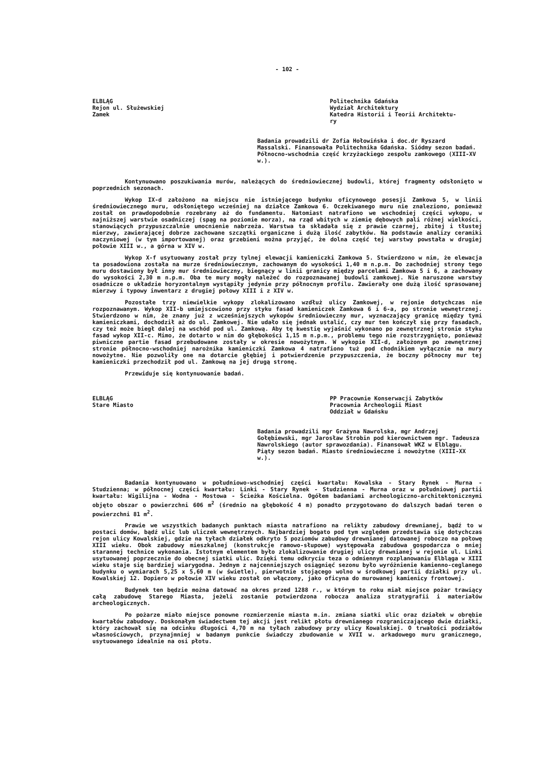- 102 -
ELBLĄG
Rejon ul. Służewskiej
Zamek
Politechnika Gdańska
Wydział Architektury
Katedra Historii i Teorii Architektu-
ry
Badania prowadzili dr Zofia Hołowińska i doc.dr Ryszard Massalski. Finansowała Politechnika Gdańska. Siódmy sezon badań. Północno-wschodnia część krzyżackiego zespołu zamkowego (XIII-XV w.).
Kontynuowano poszukiwania murów, należących do średniowiecznej budowli, której fragmenty odsłonięto w poprzednich sezonach.
Wykop IX-d założono na miejscu nie istniejącego budynku oficynowego posesji Zamkowa 5, w linii średniowiecznego muru, odsłoniętego wcześniej na działce Zamkowa 6. Oczekiwanego muru nie znaleziono, ponieważ został on prawdopodobnie rozebrany aż do fundamentu. Natomiast natrafiono we wschodniej części wykopu, w najniższej warstwie osadniczej (spąg na poziomie morza), na rząd wbitych w ziemię dębowych pali różnej wielkości, stanowiących przypuszczalnie umocnienie nabrzeża. Warstwa ta składała się z prawie czarnej, zbitej i tłustej mierzwy, zawierającej dobrze zachowane szczątki organiczne i dużą ilość zabytków. Na podstawie analizy ceramiki naczyniowej (w tym importowanej) oraz grzebieni można przyjąć, że dolna część tej warstwy powstała w drugiej połowie XIII w., a górna w XIV w.
Wykop X-f usytuowany został przy tylnej elewacji kamieniczki Zamkowa 5. Stwierdzono w nim, że elewacja ta posadowiona została na murze średniowiecznym, zachowanym do wysokości 1,40 m n.p.m. Do zachodniej strony tego muru dostawiony był inny mur średniowieczny, biegnący w linii granicy między parcelami Zamkowa 5 i 6, a zachowany do wysokości 2,30 m n.p.m. Oba te mury mogły należeć do rozpoznawanej budowli zamkowej. Nie naruszone warstwy osadnicze o układzie horyzontalnym wystąpiły jedynie przy północnym profilu. Zawierały one dużą ilość sprasowanej mierzwy i typowy inwentarz z drugiej połowy XIII i z XIV w.
Pozostałe trzy niewielkie wykopy zlokalizowano wzdłuż ulicy Zamkowej, w rejonie dotychczas nie rozpoznawanym. Wykop XII-b umiejscowiono przy styku fasad kamieniczek Zamkowa 6 i 6-a, po stronie wewnętrznej. Stwierdzono w nim, że znany już z wcześniejszych wykopów średniowieczny mur, wyznaczający granicę między tymi kamieniczkami, dochodził aż do ul. Zamkowej. Nie udało się jednak ustalić, czy mur ten kończył się przy fasadach, czy też może biegł dalej na wschód pod ul. Zamkową. Aby tę kwestię wyjaśnić wykonano po zewnętrznej stronie styku fasad wykop XII-c. Mimo, że dotarto w nim do głębokości 1,15 m n.p.m., problemu tego nie rozstrzygnięto, ponieważ piwniczne partie fasad przebudowane zostały w okresie nowożytnym. W wykopie XII-d, założonym po zewnętrznej stronie północno-wschodniej narożnika kamieniczki Zamkowa 4 natrafiono tuż pod chodnikiem wyłącznie na mury nowożytne. Nie pozwoliły one na dotarcie głębiej i potwierdzenie przypuszczenia, że boczny północny mur tej kamieniczki przechodził pod ul. Zamkową na jej drugą stronę.
Przewiduje się kontynuowanie badań.
ELBLĄG
Stare Miasto
PP Pracownie Konserwacji Zabytków
Pracownia Archeologii Miast
Oddział w Gdańsku
Badania prowadzili mgr Grażyna Nawrolska, mgr Andrzej Gołębiewski, mgr Jarosław Strobin pod kierownictwem mgr. Tadeusza Nawrolskiego (autor sprawozdania). Finansował WKZ w Elblągu. Piąty sezon badań. Miasto średniowieczne i nowożytne (XIII-XX w.).
Badania kontynuowano w południowo-wschodniej części kwartału: Kowalska - Stary Rynek - Murna - Studzienna; w północnej części kwartału: Linki - Stary Rynek - Studzienna - Murna oraz w południowej partii kwartału: Wigilijna - Wodna - Mostowa - Ścieżka Kościelna. Ogółem badaniami archeologiczno-architektonicznymi objęto obszar o powierzchni 606 m<sup>2</sup> (średnio na głębokość 4 m) ponadto przygotowano do dalszych badań teren o powierzchni 81 m<sup>2</sup>.
Prawie we wszystkich badanych punktach miasta natrafiono na relikty zabudowy drewnianej, bądź to w postaci domów, bądź ulic lub uliczek wewnętrznych. Najbardziej bogato pod tym względem przedstawia się dotychczas rejon ulicy Kowalskiej, gdzie na tyłach działek odkryto 5 poziomów zabudowy drewnianej datowanej roboczo na połowę XIII wieku. Obok zabudowy mieszkalnej (konstrukcje ramowo-słupowe) występowała zabudowa gospodarcza o mniej starannej technice wykonania. Istotnym elementem było zlokalizowanie drugiej ulicy drewnianej w rejonie ul. Linki usytuowanej poprzecznie do obecnej siatki ulic. Dzięki temu odkryciu teza o odmiennym rozplanowaniu Elbląga w XIII wieku staje się bardziej wiarygodna. Jednym z najcenniejszych osiągnięć sezonu było wyróżnienie kamienno-ceglanego budynku o wymiarach 5,25 x 5,60 m (w świetle), pierwotnie stojącego wolno w środkowej partii działki przy ul. Kowalskiej 12. Dopiero w połowie XIV wieku został on włączony, jako oficyna do murowanej kamienicy frontowej.
Budynek ten będzie można datować na okres przed 1288 r., w którym to roku miał miejsce pożar trawiący całą zabudowę Starego Miasta, jeżeli zostanie potwierdzona robocza analiza stratygrafii i materiałów archeologicznych.
Po pożarze miało miejsce ponowne rozmierzenie miasta m.in. zmiana siatki ulic oraz działek w obrębie kwartałów zabudowy. Doskonałym świadectwem tej akcji jest relikt płotu drewnianego rozgraniczającego dwie działki, który zachował się na odcinku długości 4,70 m na tyłach zabudowy przy ulicy Kowalskiej. O trwałości podziałów własnościowych, przynajmniej w badanym punkcie świadczy zbudowanie w XVII w. arkadowego muru granicznego, usytuowanego idealnie na osi płotu.